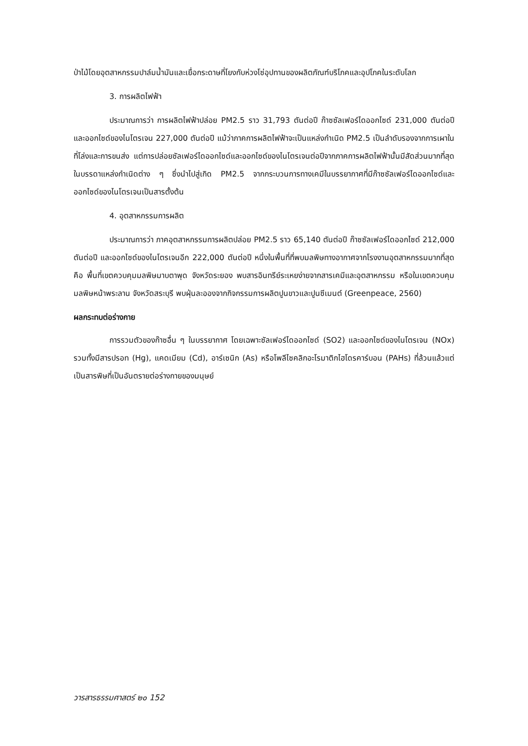ป่าไม้โดยอุตสาหกรรมปาล์มน้ำมันและเยื่อกระดาษที่โยงกับห่วงโซ่อุปทานของผลิตภัณฑ์บริโภคและอุปโภคในระดับโลก
3. การผลิตไฟฟ้า
ประมาณการว่า การผลิตไฟฟ้าปล่อย PM2.5 ราว 31,793 ตันต่อปี ก๊าซซัลเฟอร์ไดออกไซด์ 231,000 ตันต่อปี และออกไซด์ของไนโตรเจน 227,000 ตันต่อปี แม้ว่าภาคการผลิตไฟฟ้าจะเป็นแหล่งกำเนิด PM2.5 เป็นลำดับรองจากการเผาในที่โล่งและการขนส่ง แต่การปล่อยซัลเฟอร์ไดออกไซด์และออกไซด์ของไนโตรเจนต่อปีจากภาคการผลิตไฟฟ้านั้นมีสัดส่วนมากที่สุดในบรรดาแหล่งกำเนิดต่าง ๆ ซึ่งนำไปสู่เกิด PM2.5 จากกระบวนการทางเคมีในบรรยากาศที่มีก๊าซซัลเฟอร์ไดออกไซด์และออกไซด์ของไนโตรเจนเป็นสารตั้งต้น
4. อุตสาหกรรมการผลิต
ประมาณการว่า ภาคอุตสาหกรรมการผลิตปล่อย PM2.5 ราว 65,140 ตันต่อปี ก๊าซซัลเฟอร์ไดออกไซด์ 212,000 ตันต่อปี และออกไซด์ของไนโตรเจนอีก 222,000 ตันต่อปี หนึ่งในพื้นที่ที่พบมลพิษทางอากาศจากโรงงานอุตสาหกรรมมากที่สุดคือ พื้นที่เขตควบคุมมลพิษมาบตาพุด จังหวัดระยอง พบสารอินทรีย์ระเหยง่ายจากสารเคมีและอุตสาหกรรม หรือในเขตควบคุมมลพิษหน้าพระลาน จังหวัดสระบุรี พบฝุ่นละอองจากกิจกรรมการผลิตปูนขาวและปูนซีเมนต์ (Greenpeace, 2560)
ผลกระทบต่อร่างกาย
การรวมตัวของก๊าซอื่น ๆ ในบรรยากาศ โดยเฉพาะซัลเฟอร์ไดออกไซด์ (SO2) และออกไซด์ของไนโตรเจน (NOx) รวมทั้งมีสารปรอท (Hg), แคดเมียม (Cd), อาร์เซนิก (As) หรือโพลีไซคลิกอะโรมาติกไฮโดรคาร์บอน (PAHs) ที่ล้วนแล้วแต่เป็นสารพิษที่เป็นอันตรายต่อร่างกายของมนุษย์
วารสารธรรมศาสตร์ ๒๐ 152